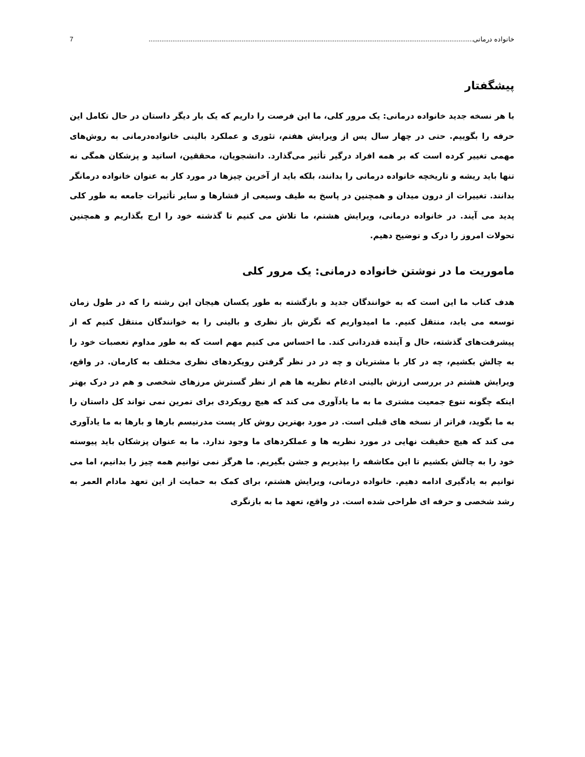خانواده درمانی .................................................................................................................................................................................. 7
پیشگفتار
با هر نسخه جدید خانواده درمانی: یک مرور کلی، ما این فرصت را داریم که یک بار دیگر داستان در حال تکامل این حرفه را بگوییم. حتی در چهار سال پس از ویرایش هفتم، تئوری و عملکرد بالینی خانواده‌درمانی به روش‌های مهمی تغییر کرده است که بر همه افراد درگیر تأثیر می‌گذارد. دانشجویان، محققین، اساتید و پزشکان همگی نه تنها باید ریشه و تاریخچه خانواده درمانی را بدانند، بلکه باید از آخرین چیزها در مورد کار به عنوان خانواده درمانگر بدانند. تغییرات از درون میدان و همچنین در پاسخ به طیف وسیعی از فشارها و سایر تأثیرات جامعه به طور کلی پدید می آیند. در خانواده درمانی، ویرایش هشتم، ما تلاش می کنیم تا گذشته خود را ارج بگذاریم و همچنین تحولات امروز را درک و توضیح دهیم.
ماموریت ما در نوشتن خانواده درمانی: یک مرور کلی
هدف کتاب ما این است که به خوانندگان جدید و بازگشته به طور یکسان هیجان این رشته را که در طول زمان توسعه می یابد، منتقل کنیم. ما امیدواریم که نگرش باز نظری و بالینی را به خوانندگان منتقل کنیم که از پیشرفت‌های گذشته، حال و آینده قدردانی کند. ما احساس می کنیم مهم است که به طور مداوم تعصبات خود را به چالش بکشیم، چه در کار با مشتریان و چه در در نظر گرفتن رویکردهای نظری مختلف به کارمان. در واقع، ویرایش هشتم در بررسی ارزش بالینی ادغام نظریه ها هم از نظر گسترش مرزهای شخصی و هم در درک بهتر اینکه چگونه تنوع جمعیت مشتری ما به ما یادآوری می کند که هیچ رویکردی برای تمرین نمی تواند کل داستان را به ما بگوید، فراتر از نسخه های قبلی است. در مورد بهترین روش کار پست مدرنیسم بارها و بارها به ما یادآوری می کند که هیچ حقیقت نهایی در مورد نظریه ها و عملکردهای ما وجود ندارد. ما به عنوان پزشکان باید پیوسته خود را به چالش بکشیم تا این مکاشفه را بپذیریم و جشن بگیریم. ما هرگز نمی توانیم همه چیز را بدانیم، اما می توانیم به یادگیری ادامه دهیم. خانواده درمانی، ویرایش هشتم، برای کمک به حمایت از این تعهد مادام العمر به رشد شخصی و حرفه ای طراحی شده است. در واقع، تعهد ما به بازنگری